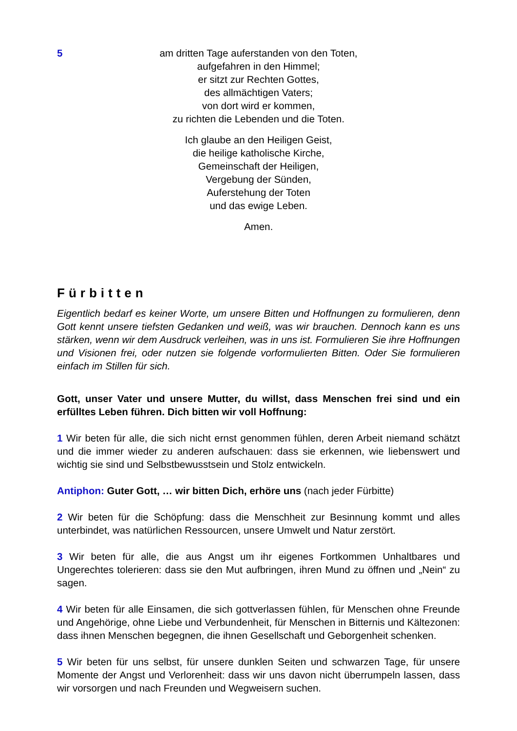5
am dritten Tage auferstanden von den Toten,
aufgefahren in den Himmel;
er sitzt zur Rechten Gottes,
des allmächtigen Vaters;
von dort wird er kommen,
zu richten die Lebenden und die Toten.
Ich glaube an den Heiligen Geist,
die heilige katholische Kirche,
Gemeinschaft der Heiligen,
Vergebung der Sünden,
Auferstehung der Toten
und das ewige Leben.
Amen.
Fürbitten
Eigentlich bedarf es keiner Worte, um unsere Bitten und Hoffnungen zu formulieren, denn Gott kennt unsere tiefsten Gedanken und weiß, was wir brauchen. Dennoch kann es uns stärken, wenn wir dem Ausdruck verleihen, was in uns ist. Formulieren Sie ihre Hoffnungen und Visionen frei, oder nutzen sie folgende vorformulierten Bitten. Oder Sie formulieren einfach im Stillen für sich.
Gott, unser Vater und unsere Mutter, du willst, dass Menschen frei sind und ein erfülltes Leben führen. Dich bitten wir voll Hoffnung:
1 Wir beten für alle, die sich nicht ernst genommen fühlen, deren Arbeit niemand schätzt und die immer wieder zu anderen aufschauen: dass sie erkennen, wie liebenswert und wichtig sie sind und Selbstbewusstsein und Stolz entwickeln.
Antiphon: Guter Gott, … wir bitten Dich, erhöre uns (nach jeder Fürbitte)
2 Wir beten für die Schöpfung: dass die Menschheit zur Besinnung kommt und alles unterbindet, was natürlichen Ressourcen, unsere Umwelt und Natur zerstört.
3 Wir beten für alle, die aus Angst um ihr eigenes Fortkommen Unhaltbares und Ungerechtes tolerieren: dass sie den Mut aufbringen, ihren Mund zu öffnen und „Nein“ zu sagen.
4 Wir beten für alle Einsamen, die sich gottverlassen fühlen, für Menschen ohne Freunde und Angehörige, ohne Liebe und Verbundenheit, für Menschen in Bitternis und Kältezonen: dass ihnen Menschen begegnen, die ihnen Gesellschaft und Geborgenheit schenken.
5 Wir beten für uns selbst, für unsere dunklen Seiten und schwarzen Tage, für unsere Momente der Angst und Verlorenheit: dass wir uns davon nicht überrumpeln lassen, dass wir vorsorgen und nach Freunden und Wegweisern suchen.